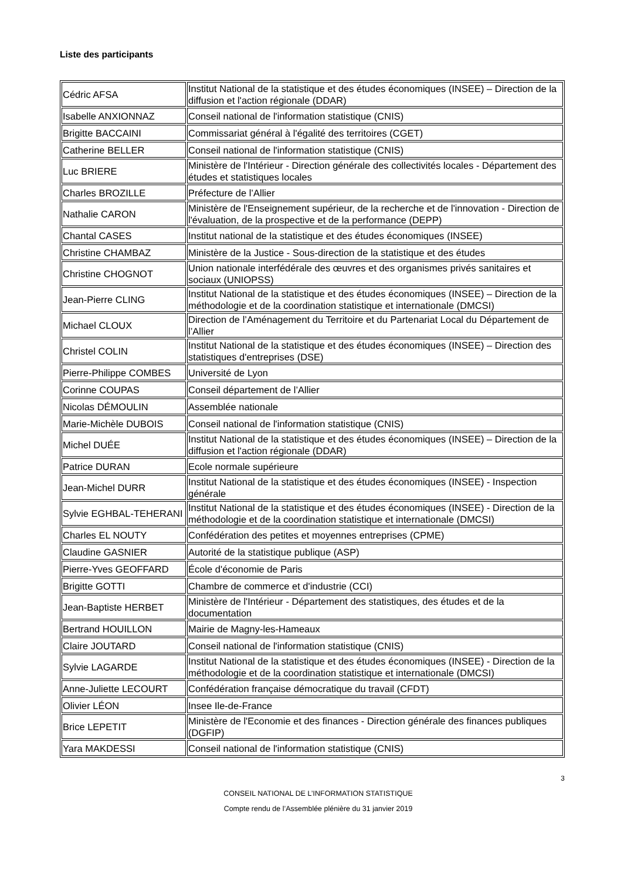Liste des participants
| Cédric AFSA | Institut National de la statistique et des études économiques (INSEE) – Direction de la diffusion et l'action régionale (DDAR) |
| Isabelle ANXIONNAZ | Conseil national de l'information statistique (CNIS) |
| Brigitte BACCAINI | Commissariat général à l'égalité des territoires (CGET) |
| Catherine BELLER | Conseil national de l'information statistique (CNIS) |
| Luc BRIERE | Ministère de l'Intérieur - Direction générale des collectivités locales - Département des études et statistiques locales |
| Charles BROZILLE | Préfecture de l’Allier |
| Nathalie CARON | Ministère de l'Enseignement supérieur, de la recherche et de l'innovation - Direction de l'évaluation, de la prospective et de la performance (DEPP) |
| Chantal CASES | Institut national de la statistique et des études économiques (INSEE) |
| Christine CHAMBAZ | Ministère de la Justice - Sous-direction de la statistique et des études |
| Christine CHOGNOT | Union nationale interfédérale des œuvres et des organismes privés sanitaires et sociaux (UNIOPSS) |
| Jean-Pierre CLING | Institut National de la statistique et des études économiques (INSEE) – Direction de la méthodologie et de la coordination statistique et internationale (DMCSI) |
| Michael CLOUX | Direction de l’Aménagement du Territoire et du Partenariat Local du Département de l’Allier |
| Christel COLIN | Institut National de la statistique et des études économiques (INSEE) – Direction des statistiques d'entreprises (DSE) |
| Pierre-Philippe COMBES | Université de Lyon |
| Corinne COUPAS | Conseil département de l’Allier |
| Nicolas DÉMOULIN | Assemblée nationale |
| Marie-Michèle DUBOIS | Conseil national de l'information statistique (CNIS) |
| Michel DUÉE | Institut National de la statistique et des études économiques (INSEE) – Direction de la diffusion et l'action régionale (DDAR) |
| Patrice DURAN | Ecole normale supérieure |
| Jean-Michel DURR | Institut National de la statistique et des études économiques (INSEE) - Inspection générale |
| Sylvie EGHBAL-TEHERANI | Institut National de la statistique et des études économiques (INSEE) - Direction de la méthodologie et de la coordination statistique et internationale (DMCSI) |
| Charles EL NOUTY | Confédération des petites et moyennes entreprises (CPME) |
| Claudine GASNIER | Autorité de la statistique publique (ASP) |
| Pierre-Yves GEOFFARD | École d'économie de Paris |
| Brigitte GOTTI | Chambre de commerce et d'industrie (CCI) |
| Jean-Baptiste HERBET | Ministère de l'Intérieur - Département des statistiques, des études et de la documentation |
| Bertrand HOUILLON | Mairie de Magny-les-Hameaux |
| Claire JOUTARD | Conseil national de l'information statistique (CNIS) |
| Sylvie LAGARDE | Institut National de la statistique et des études économiques (INSEE) - Direction de la méthodologie et de la coordination statistique et internationale (DMCSI) |
| Anne-Juliette LECOURT | Confédération française démocratique du travail (CFDT) |
| Olivier LÉON | Insee Ile-de-France |
| Brice LEPETIT | Ministère de l'Economie et des finances - Direction générale des finances publiques (DGFIP) |
| Yara MAKDESSI | Conseil national de l'information statistique (CNIS) |
3
CONSEIL NATIONAL DE L’INFORMATION STATISTIQUE
Compte rendu de l’Assemblée plénière du 31 janvier 2019